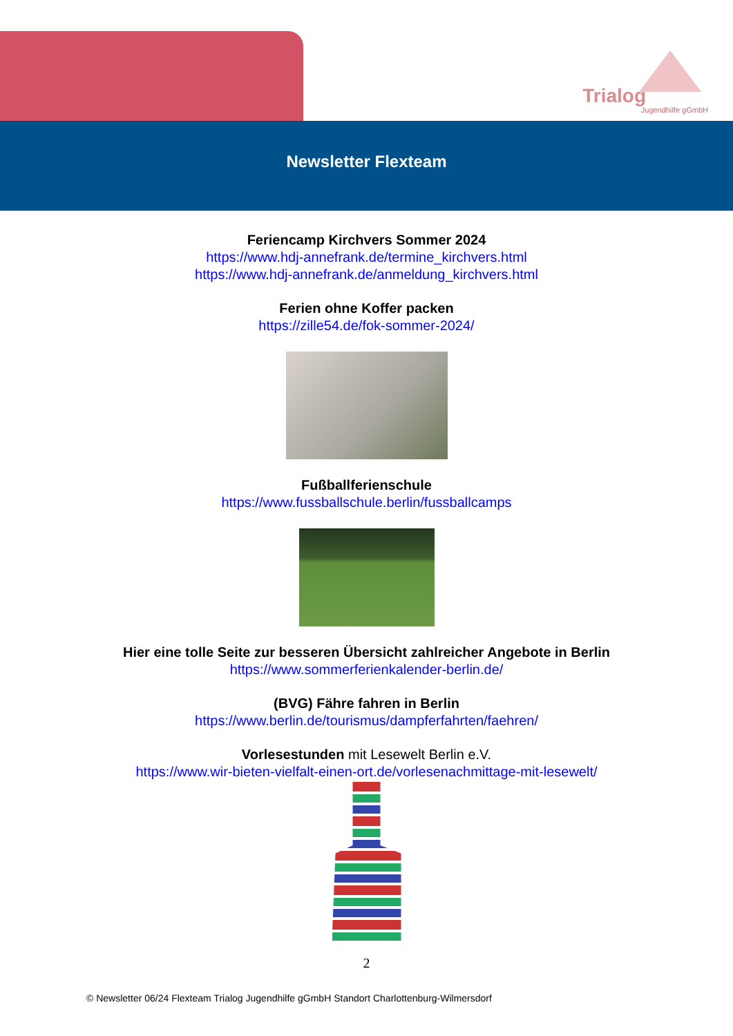Trialog
Jugendhilfe gGmbH
Newsletter Flexteam
Feriencamp Kirchvers Sommer 2024
https://www.hdj-annefrank.de/termine_kirchvers.html
https://www.hdj-annefrank.de/anmeldung_kirchvers.html
Ferien ohne Koffer packen
https://zille54.de/fok-sommer-2024/
Fußballferienschule
https://www.fussballschule.berlin/fussballcamps
Hier eine tolle Seite zur besseren Übersicht zahlreicher Angebote in Berlin
https://www.sommerferienkalender-berlin.de/
(BVG) Fähre fahren in Berlin
https://www.berlin.de/tourismus/dampferfahrten/faehren/
Vorlesestunden mit Lesewelt Berlin e.V.
https://www.wir-bieten-vielfalt-einen-ort.de/vorlesenachmittage-mit-lesewelt/
2
© Newsletter 06/24 Flexteam Trialog Jugendhilfe gGmbH Standort Charlottenburg-Wilmersdorf